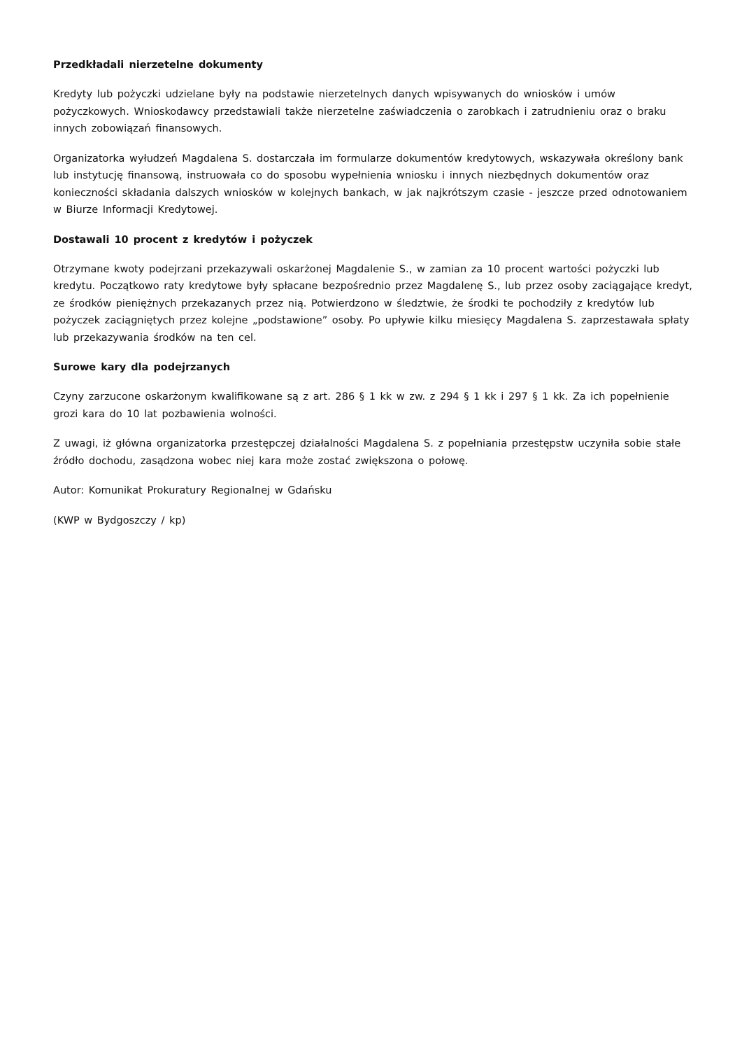Przedkładali nierzetelne dokumenty
Kredyty lub pożyczki udzielane były na podstawie nierzetelnych danych wpisywanych do wniosków i umów pożyczkowych. Wnioskodawcy przedstawiali także nierzetelne zaświadczenia o zarobkach i zatrudnieniu oraz o braku innych zobowiązań finansowych.
Organizatorka wyłudzeń Magdalena S. dostarczała im formularze dokumentów kredytowych, wskazywała określony bank lub instytucję finansową, instruowała co do sposobu wypełnienia wniosku i innych niezbędnych dokumentów oraz konieczności składania dalszych wniosków w kolejnych bankach, w jak najkrótszym czasie - jeszcze przed odnotowaniem w Biurze Informacji Kredytowej.
Dostawali 10 procent z kredytów i pożyczek
Otrzymane kwoty podejrzani przekazywali oskarżonej Magdalenie S., w zamian za 10 procent wartości pożyczki lub kredytu. Początkowo raty kredytowe były spłacane bezpośrednio przez Magdalenę S., lub przez osoby zaciągające kredyt, ze środków pieniężnych przekazanych przez nią. Potwierdzono w śledztwie, że środki te pochodziły z kredytów lub pożyczek zaciągniętych przez kolejne „podstawione” osoby. Po upływie kilku miesięcy Magdalena S. zaprzestawała spłaty lub przekazywania środków na ten cel.
Surowe kary dla podejrzanych
Czyny zarzucone oskarżonym kwalifikowane są z art. 286 § 1 kk w zw. z 294 § 1 kk i 297 § 1 kk. Za ich popełnienie grozi kara do 10 lat pozbawienia wolności.
Z uwagi, iż główna organizatorka przestępczej działalności Magdalena S. z popełniania przestępstw uczyniła sobie stałe źródło dochodu, zasądzona wobec niej kara może zostać zwiększona o połowę.
Autor: Komunikat Prokuratury Regionalnej w Gdańsku
(KWP w Bydgoszczy / kp)